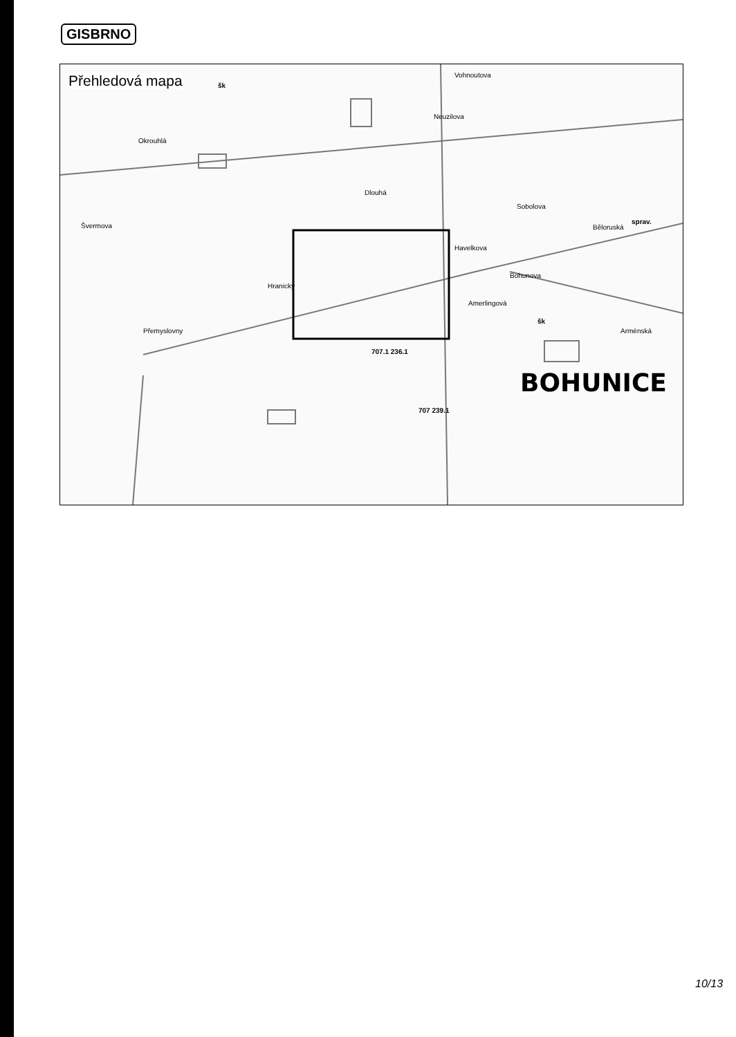GISBRNO
Přehledová mapa
Okrouhlá
Švermova
Hranický
Přemyslovny
Havelkova
Amerlingová
Běloruská
Arménská
Vohnoutova
Neuzilova
Dlouhá
Sobolova
Bohunova
sprav.
707.1 236.1
707 239.1
šk
šk
BOHUNICE
10/13